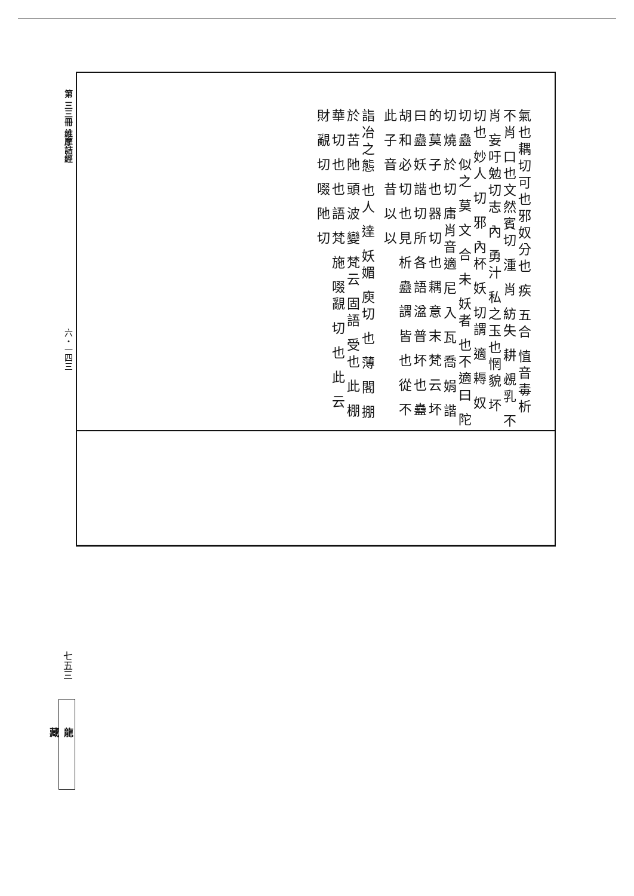第 三三冊 維摩詰經
六・一四三
氣也耦切可也邪奴分也 疾 五合 㥀音毒析 不肖 口也文然賓切 湩 肖 紡失 耕 覕乳 不肖 妄吁勉切志 內 勇汁 私之玉也惘貌 坏 切也 妙人 切 邪 內杯 妖 切謂 適 耨 奴 切 蠱 似之 莫 文 合 未 妖者 也不適曰 陀 切 燒 於 切 庸肖音適 尼 入 瓦 喬 娟 諧的 莫 子 也 器 切 也 耦 意 末 梵 云 坏 曰 蠱 妖 諧 切 所 各 語 湓 普 坏 也 蠱 胡 和 必 切 也 見 析 蠱 謂 皆 也 從 不 此 子 音 昔 以 以
詣冶之態 也人 達 妖媚 庾切 也 薄 閣 掤 於 苦 阤 頭 波 變 梵云 固語 受也 此 棚 華 切 也 也 語 梵 施 啜覶 切 也 此 云 財 覶 切 啜 阤 切
七五三
龍 藏